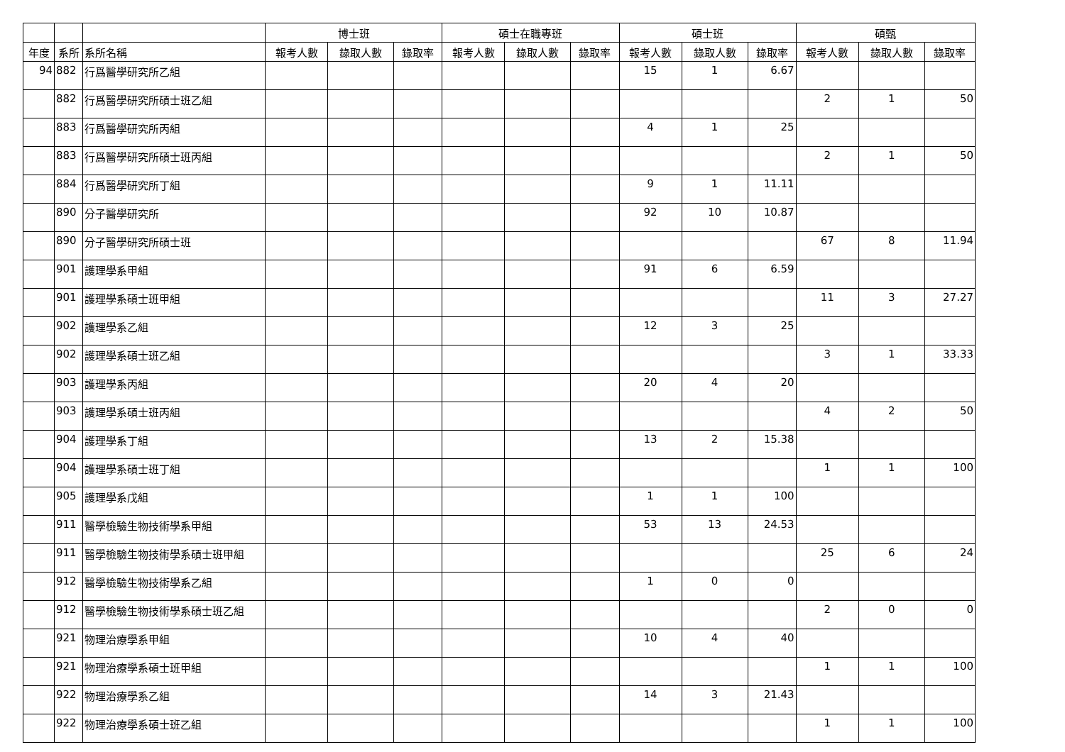| | | | 博士班 | | | 碩士在職專班 | | | 碩士班 | | | 碩甄 | | |
| --- | --- | --- | --- | --- | --- | --- | --- | --- | --- | --- | --- | --- | --- | --- |
| 年度 | 系所 | 系所名稱 | 報考人數 | 錄取人數 | 錄取率 | 報考人數 | 錄取人數 | 錄取率 | 報考人數 | 錄取人數 | 錄取率 | 報考人數 | 錄取人數 | 錄取率 |
| 94 | 882 | 行爲醫學研究所乙組 | | | | | | | 15 | 1 | 6.67 | | | |
| | 882 | 行爲醫學研究所碩士班乙組 | | | | | | | | | | 2 | 1 | 50 |
| | 883 | 行爲醫學研究所丙組 | | | | | | | 4 | 1 | 25 | | | |
| | 883 | 行爲醫學研究所碩士班丙組 | | | | | | | | | | 2 | 1 | 50 |
| | 884 | 行爲醫學研究所丁組 | | | | | | | 9 | 1 | 11.11 | | | |
| | 890 | 分子醫學研究所 | | | | | | | 92 | 10 | 10.87 | | | |
| | 890 | 分子醫學研究所碩士班 | | | | | | | | | | 67 | 8 | 11.94 |
| | 901 | 護理學系甲組 | | | | | | | 91 | 6 | 6.59 | | | |
| | 901 | 護理學系碩士班甲組 | | | | | | | | | | 11 | 3 | 27.27 |
| | 902 | 護理學系乙組 | | | | | | | 12 | 3 | 25 | | | |
| | 902 | 護理學系碩士班乙組 | | | | | | | | | | 3 | 1 | 33.33 |
| | 903 | 護理學系丙組 | | | | | | | 20 | 4 | 20 | | | |
| | 903 | 護理學系碩士班丙組 | | | | | | | | | | 4 | 2 | 50 |
| | 904 | 護理學系丁組 | | | | | | | 13 | 2 | 15.38 | | | |
| | 904 | 護理學系碩士班丁組 | | | | | | | | | | 1 | 1 | 100 |
| | 905 | 護理學系戊組 | | | | | | | 1 | 1 | 100 | | | |
| | 911 | 醫學檢驗生物技術學系甲組 | | | | | | | 53 | 13 | 24.53 | | | |
| | 911 | 醫學檢驗生物技術學系碩士班甲組 | | | | | | | | | | 25 | 6 | 24 |
| | 912 | 醫學檢驗生物技術學系乙組 | | | | | | | 1 | 0 | 0 | | | |
| | 912 | 醫學檢驗生物技術學系碩士班乙組 | | | | | | | | | | 2 | 0 | 0 |
| | 921 | 物理治療學系甲組 | | | | | | | 10 | 4 | 40 | | | |
| | 921 | 物理治療學系碩士班甲組 | | | | | | | | | | 1 | 1 | 100 |
| | 922 | 物理治療學系乙組 | | | | | | | 14 | 3 | 21.43 | | | |
| | 922 | 物理治療學系碩士班乙組 | | | | | | | | | | 1 | 1 | 100 |